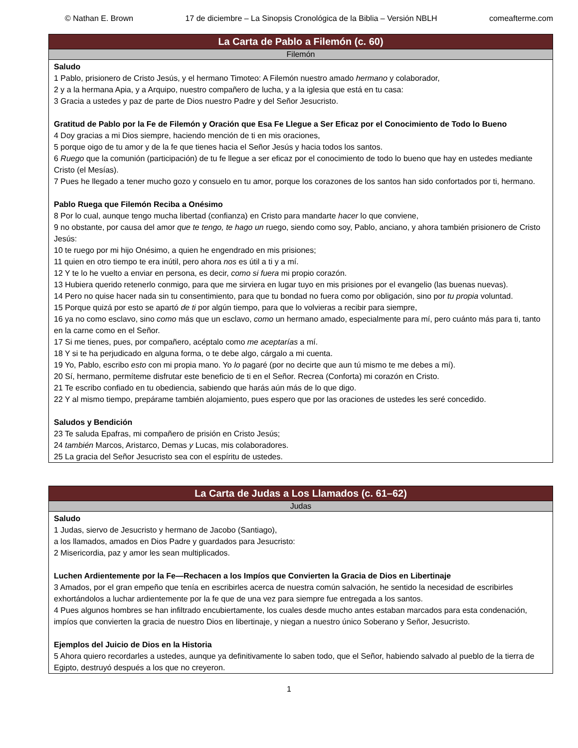© Nathan E. Brown 17 de diciembre – La Sinopsis Cronológica de la Biblia – Versión NBLH comeafterme.com
| La Carta de Pablo a Filemón (c. 60) |
| --- |
| Filemón |
| Saludo 1 Pablo, prisionero de Cristo Jesús, y el hermano Timoteo: A Filemón nuestro amado hermano y colaborador, 2 y a la hermana Apia, y a Arquipo, nuestro compañero de lucha, y a la iglesia que está en tu casa: 3 Gracia a ustedes y paz de parte de Dios nuestro Padre y del Señor Jesucristo. Gratitud de Pablo por la Fe de Filemón y Oración que Esa Fe Llegue a Ser Eficaz por el Conocimiento de Todo lo Bueno 4 Doy gracias a mi Dios siempre, haciendo mención de ti en mis oraciones, 5 porque oigo de tu amor y de la fe que tienes hacia el Señor Jesús y hacia todos los santos. 6 Ruego que la comunión (participación) de tu fe llegue a ser eficaz por el conocimiento de todo lo bueno que hay en ustedes mediante Cristo (el Mesías). 7 Pues he llegado a tener mucho gozo y consuelo en tu amor, porque los corazones de los santos han sido confortados por ti, hermano. Pablo Ruega que Filemón Reciba a Onésimo 8 Por lo cual, aunque tengo mucha libertad (confianza) en Cristo para mandarte hacer lo que conviene, 9 no obstante, por causa del amor que te tengo, te hago un ruego, siendo como soy, Pablo, anciano, y ahora también prisionero de Cristo Jesús: 10 te ruego por mi hijo Onésimo, a quien he engendrado en mis prisiones; 11 quien en otro tiempo te era inútil, pero ahora nos es útil a ti y a mí. 12 Y te lo he vuelto a enviar en persona, es decir, como si fuera mi propio corazón. 13 Hubiera querido retenerlo conmigo, para que me sirviera en lugar tuyo en mis prisiones por el evangelio (las buenas nuevas). 14 Pero no quise hacer nada sin tu consentimiento, para que tu bondad no fuera como por obligación, sino por tu propia voluntad. 15 Porque quizá por esto se apartó de ti por algún tiempo, para que lo volvieras a recibir para siempre, 16 ya no como esclavo, sino como más que un esclavo, como un hermano amado, especialmente para mí, pero cuánto más para ti, tanto en la carne como en el Señor. 17 Si me tienes, pues, por compañero, acéptalo como me aceptarías a mí. 18 Y si te ha perjudicado en alguna forma, o te debe algo, cárgalo a mi cuenta. 19 Yo, Pablo, escribo esto con mi propia mano. Yo lo pagaré (por no decirte que aun tú mismo te me debes a mí). 20 Sí, hermano, permíteme disfrutar este beneficio de ti en el Señor. Recrea (Conforta) mi corazón en Cristo. 21 Te escribo confiado en tu obediencia, sabiendo que harás aún más de lo que digo. 22 Y al mismo tiempo, prepárame también alojamiento, pues espero que por las oraciones de ustedes les seré concedido. Saludos y Bendición 23 Te saluda Epafras, mi compañero de prisión en Cristo Jesús; 24 también Marcos, Aristarco, Demas y Lucas, mis colaboradores. 25 La gracia del Señor Jesucristo sea con el espíritu de ustedes. |
| La Carta de Judas a Los Llamados (c. 61–62) |
| --- |
| Judas |
| Saludo 1 Judas, siervo de Jesucristo y hermano de Jacobo (Santiago), a los llamados, amados en Dios Padre y guardados para Jesucristo: 2 Misericordia, paz y amor les sean multiplicados. Luchen Ardientemente por la Fe—Rechacen a los Impíos que Convierten la Gracia de Dios en Libertinaje 3 Amados, por el gran empeño que tenía en escribirles acerca de nuestra común salvación, he sentido la necesidad de escribirles exhortándolos a luchar ardientemente por la fe que de una vez para siempre fue entregada a los santos. 4 Pues algunos hombres se han infiltrado encubiertamente, los cuales desde mucho antes estaban marcados para esta condenación, impíos que convierten la gracia de nuestro Dios en libertinaje, y niegan a nuestro único Soberano y Señor, Jesucristo. Ejemplos del Juicio de Dios en la Historia 5 Ahora quiero recordarles a ustedes, aunque ya definitivamente lo saben todo, que el Señor, habiendo salvado al pueblo de la tierra de Egipto, destruyó después a los que no creyeron. |
1